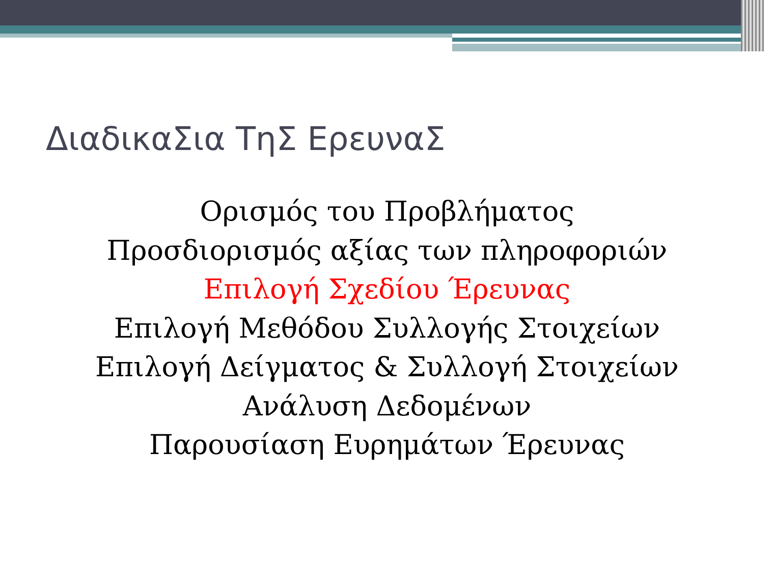ΔιαδικαΣια ΤηΣ ΕρευναΣ
Ορισμός του Προβλήματος
Προσδιορισμός αξίας των πληροφοριών
Επιλογή Σχεδίου Έρευνας
Επιλογή Μεθόδου Συλλογής Στοιχείων
Επιλογή Δείγματος & Συλλογή Στοιχείων
Ανάλυση Δεδομένων
Παρουσίαση Ευρημάτων Έρευνας